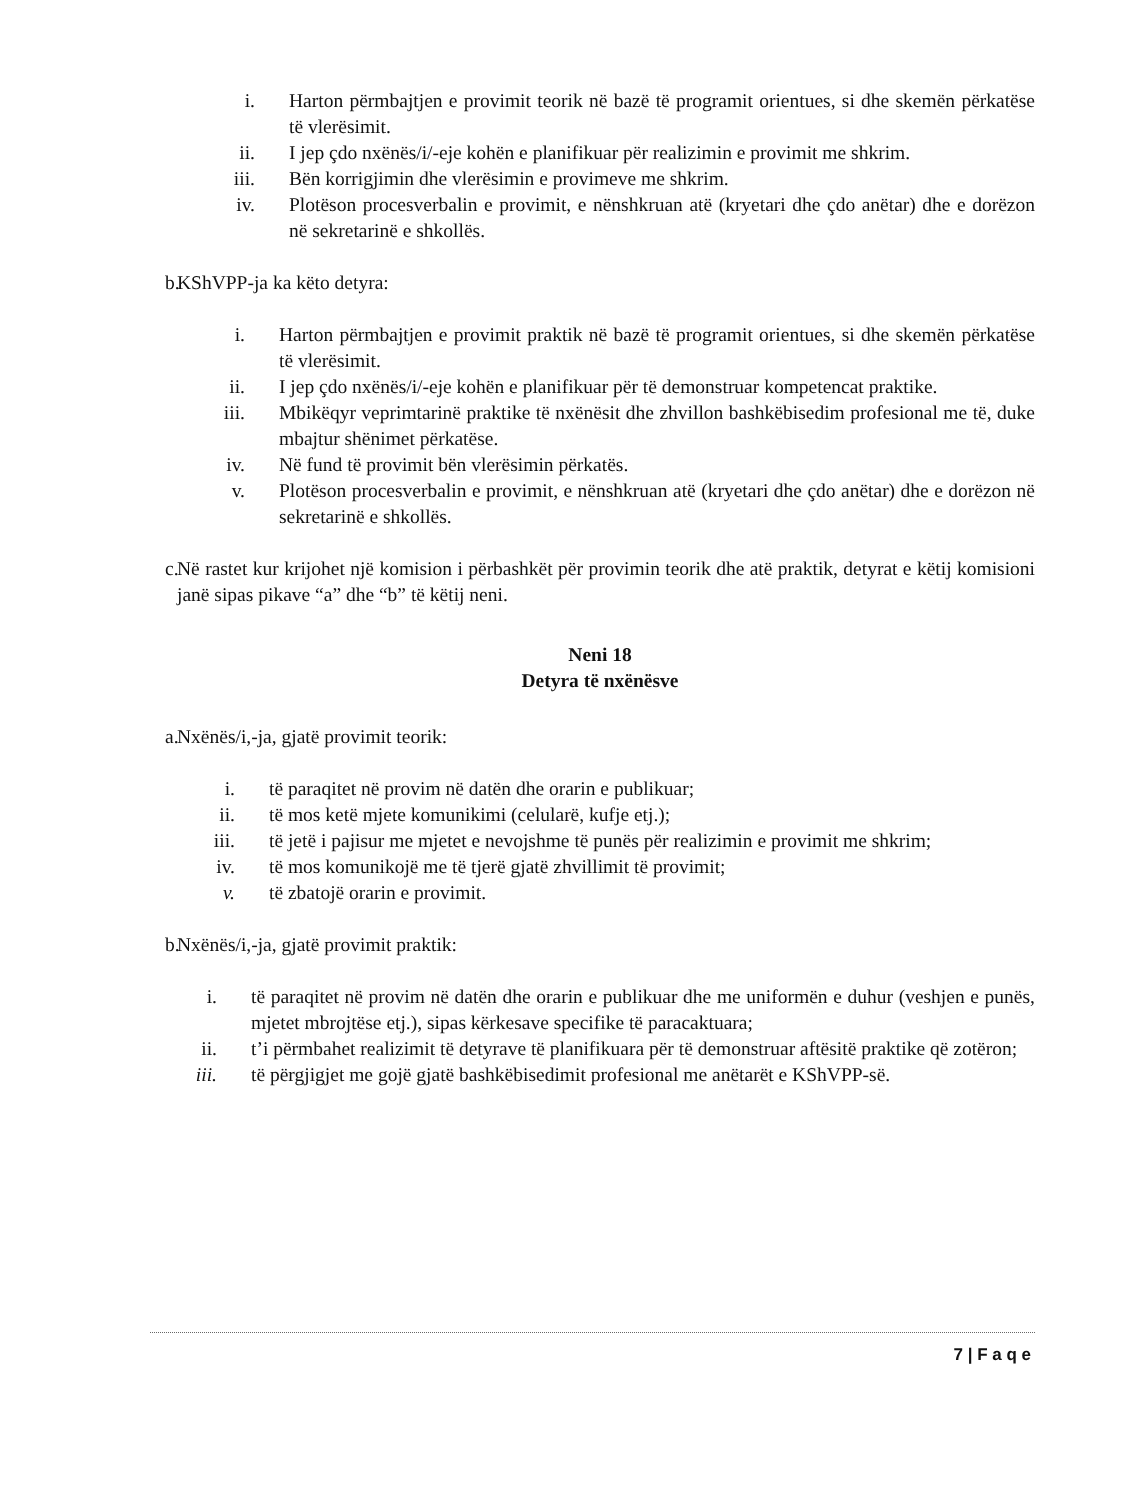i. Harton përmbajtjen e provimit teorik në bazë të programit orientues, si dhe skemën përkatëse të vlerësimit.
ii. I jep çdo nxënës/i/-eje kohën e planifikuar për realizimin e provimit me shkrim.
iii. Bën korrigjimin dhe vlerësimin e provimeve me shkrim.
iv. Plotëson procesverbalin e provimit, e nënshkruan atë (kryetari dhe çdo anëtar) dhe e dorëzon në sekretarinë e shkollës.
b. KShVPP-ja ka këto detyra:
i. Harton përmbajtjen e provimit praktik në bazë të programit orientues, si dhe skemën përkatëse të vlerësimit.
ii. I jep çdo nxënës/i/-eje kohën e planifikuar për të demonstruar kompetencat praktike.
iii. Mbikëqyr veprimtarinë praktike të nxënësit dhe zhvillon bashkëbisedim profesional me të, duke mbajtur shënimet përkatëse.
iv. Në fund të provimit bën vlerësimin përkatës.
v. Plotëson procesverbalin e provimit, e nënshkruan atë (kryetari dhe çdo anëtar) dhe e dorëzon në sekretarinë e shkollës.
c. Në rastet kur krijohet një komision i përbashkët për provimin teorik dhe atë praktik, detyrat e këtij komisioni janë sipas pikave “a” dhe “b” të këtij neni.
Neni 18
Detyra të nxënësve
a. Nxënës/i,-ja, gjatë provimit teorik:
i. të paraqitet në provim në datën dhe orarin e publikuar;
ii. të mos ketë mjete komunikimi (celularë, kufje etj.);
iii. të jetë i pajisur me mjetet e nevojshme të punës për realizimin e provimit me shkrim;
iv. të mos komunikojë me të tjerë gjatë zhvillimit të provimit;
v. të zbatojë orarin e provimit.
b. Nxënës/i,-ja, gjatë provimit praktik:
i. të paraqitet në provim në datën dhe orarin e publikuar dhe me uniformën e duhur (veshjen e punës, mjetet mbrojtëse etj.), sipas kërkesave specifike të paracaktuara;
ii. t’i përmbahet realizimit të detyrave të planifikuara për të demonstruar aftësitë praktike që zotëron;
iii. të përgjigjet me gojë gjatë bashkëbisedimit profesional me anëtarët e KShVPP-së.
7 | F a q e